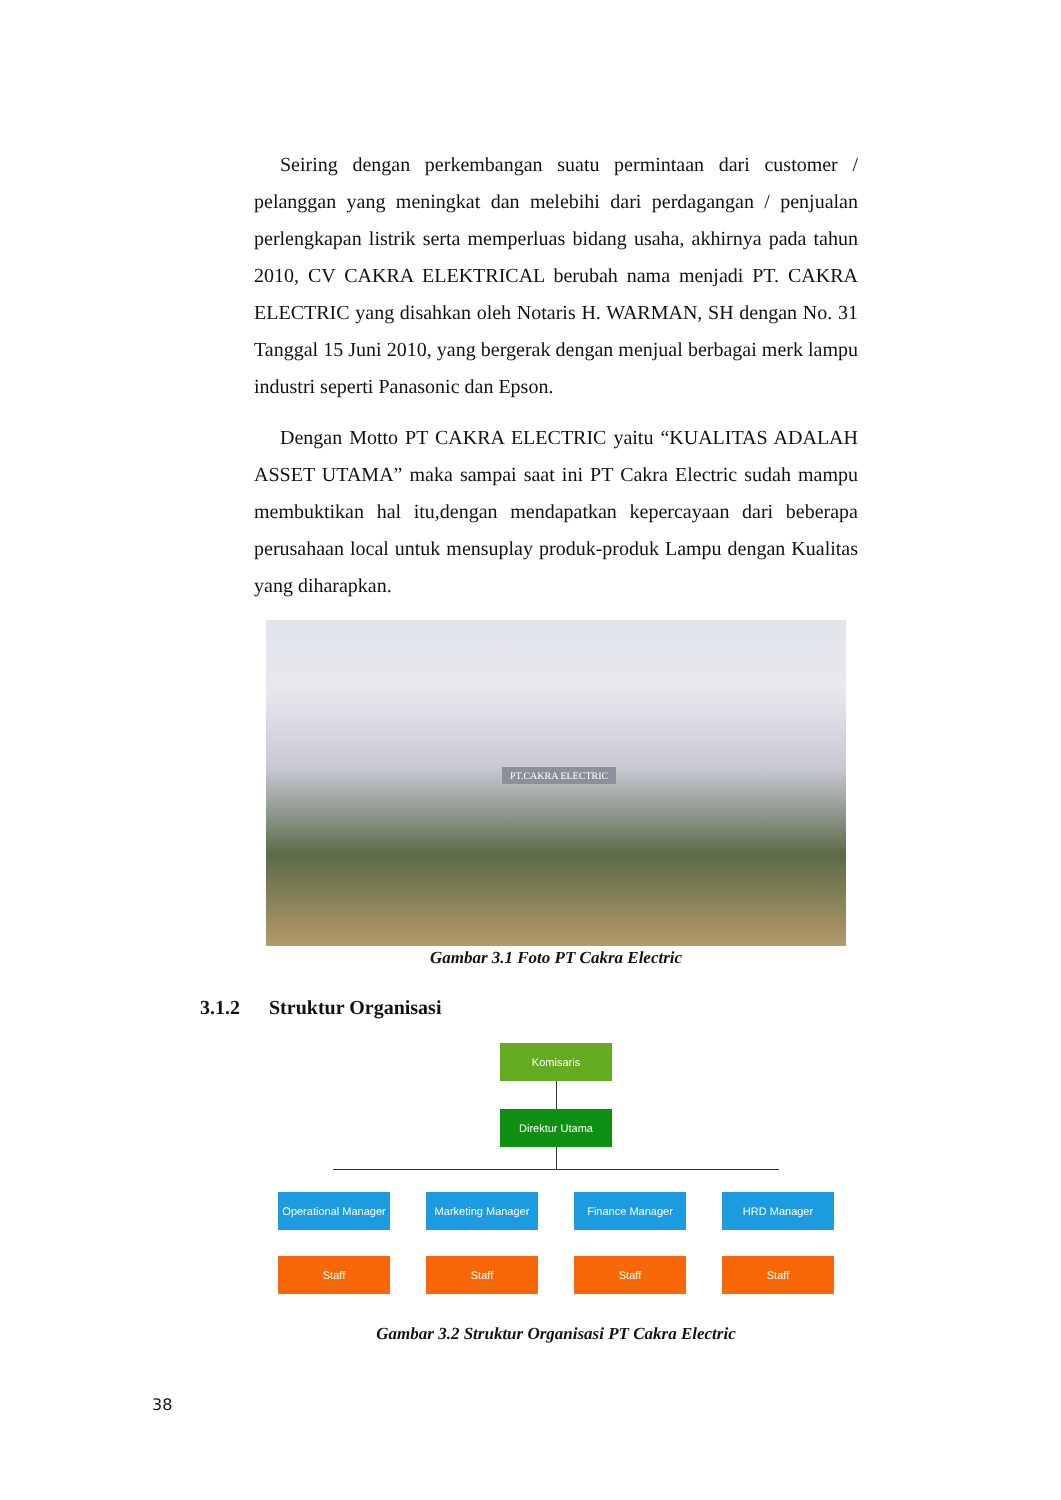Seiring dengan perkembangan suatu permintaan dari customer / pelanggan yang meningkat dan melebihi dari perdagangan / penjualan perlengkapan listrik serta memperluas bidang usaha, akhirnya pada tahun 2010, CV CAKRA ELEKTRICAL berubah nama menjadi PT. CAKRA ELECTRIC yang disahkan oleh Notaris H. WARMAN, SH dengan No. 31 Tanggal 15 Juni 2010, yang bergerak dengan menjual berbagai merk lampu industri seperti Panasonic dan Epson.
Dengan Motto PT CAKRA ELECTRIC yaitu “KUALITAS ADALAH ASSET UTAMA” maka sampai saat ini PT Cakra Electric sudah mampu membuktikan hal itu,dengan mendapatkan kepercayaan dari beberapa perusahaan local untuk mensuplay produk-produk Lampu dengan Kualitas yang diharapkan.
PT.CAKRA ELECTRIC
Gambar 3.1 Foto PT Cakra Electric
3.1.2 Struktur Organisasi
Komisaris
Direktur Utama
Operational Manager
Marketing Manager
Finance Manager HRD Manager
Staff Staff Staff Staff
Gambar 3.2 Struktur Organisasi PT Cakra Electric
38